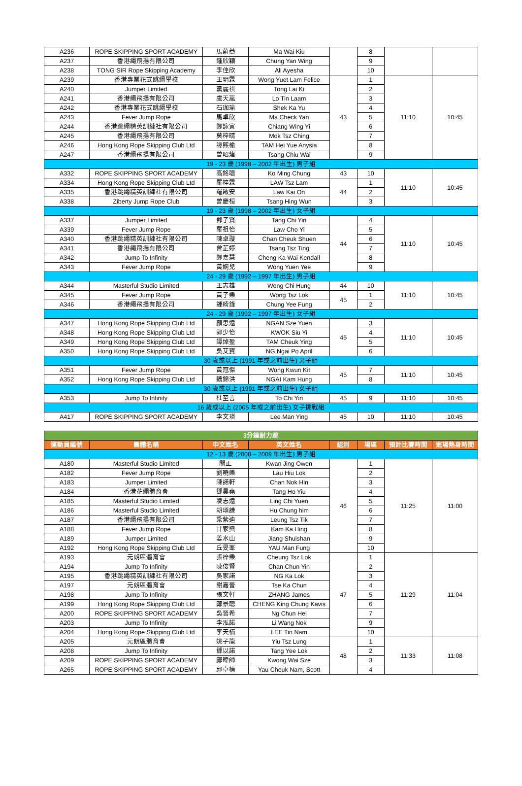| A236 | ROPE SKIPPING SPORT ACADEMY | 馬蔚蕎 | Ma Wai Kiu | | 8 | | |
| A237 | 香港繩飛揚有限公司 | 鍾欣穎 | Chung Yan Wing | | 9 | | |
| A238 | TONG SIR Rope Skipping Academy | 李佳欣 | Ali Ayesha | | 10 | | |
| A239 | 香港專業花式跳繩學校 | 王玥霖 | Wong Yuet Lam Felice | 43 | 1 | 11:10 | 10:45 |
| A240 | Jumper Limited | 黨麗祺 | Tong Lai Ki | | 2 | | |
| A241 | 香港繩飛揚有限公司 | 盧天嵐 | Lo Tin Laam | | 3 | | |
| A242 | 香港專業花式跳繩學校 | 石珈瑜 | Shek Ka Yu | | 4 | | |
| A243 | Fever Jump Rope | 馬卓欣 | Ma Check Yan | | 5 | | |
| A244 | 香港跳繩精英訓練社有限公司 | 鄭詠宜 | Chiang Wing Yi | | 6 | | |
| A245 | 香港繩飛揚有限公司 | 莫梓晴 | Mok Tsz Ching | | 7 | | |
| A246 | Hong Kong Rope Skipping Club Ltd | 譚熙榆 | TAM Hei Yue Anysia | | 8 | | |
| A247 | 香港繩飛揚有限公司 | 曾昭煒 | Tsang Chiu Wai | | 9 | | |
| 19 - 23 歲 (1998 – 2002 年出生) 男子組 | | | | | | | |
| A332 | ROPE SKIPPING SPORT ACADEMY | 高銘聰 | Ko Ming Chung | 43 | 10 | 11:10 | 10:45 |
| A334 | Hong Kong Rope Skipping Club Ltd | 羅梓霖 | LAW Tsz Lam | 44 | 1 | | |
| A335 | 香港跳繩精英訓練社有限公司 | 羅啟安 | Law Kai On | | 2 | | |
| A338 | Ziberty Jump Rope Club | 曾慶桓 | Tsang Hing Wun | | 3 | | |
| 19 - 23 歲 (1998 – 2002 年出生) 女子組 | | | | | | | |
| A337 | Jumper Limited | 鄧子賢 | Tang Chi Yin | 44 | 4 | 11:10 | 10:45 |
| A339 | Fever Jump Rope | 羅祖怡 | Law Cho Yi | | 5 | | |
| A340 | 香港跳繩精英訓練社有限公司 | 陳卓璇 | Chan Cheuk Shuen | | 6 | | |
| A341 | 香港繩飛揚有限公司 | 曾芷婷 | Tsang Tsz Ting | | 7 | | |
| A342 | Jump To Infinity | 鄭嘉慧 | Cheng Ka Wai Kendall | | 8 | | |
| A343 | Fever Jump Rope | 黃婉兒 | Wong Yuen Yee | | 9 | | |
| 24 - 29 歲 (1992 – 1997 年出生) 男子組 | | | | | | | |
| A344 | Masterful Studio Limited | 王志雄 | Wong Chi Hung | 44 | 10 | 11:10 | 10:45 |
| A345 | Fever Jump Rope | 黃子樂 | Wong Tsz Lok | 45 | 1 | | |
| A346 | 香港繩飛揚有限公司 | 鍾綺鋒 | Chung Yee Fung | | 2 | | |
| 24 - 29 歲 (1992 – 1997 年出生) 女子組 | | | | | | | |
| A347 | Hong Kong Rope Skipping Club Ltd | 顏思遠 | NGAN Sze Yuen | 45 | 3 | 11:10 | 10:45 |
| A348 | Hong Kong Rope Skipping Club Ltd | 郭少怡 | KWOK Siu Yi | | 4 | | |
| A349 | Hong Kong Rope Skipping Club Ltd | 譚焯盈 | TAM Cheuk Ying | | 5 | | |
| A350 | Hong Kong Rope Skipping Club Ltd | 吳艾寶 | NG Ngai Po April | | 6 | | |
| 30 歲或以上 (1991 年或之前出生) 男子組 | | | | | | | |
| A351 | Fever Jump Rope | 黃冠傑 | Wong Kwun Kit | 45 | 7 | 11:10 | 10:45 |
| A352 | Hong Kong Rope Skipping Club Ltd | 魏錦洪 | NGAI Kam Hung | | 8 | | |
| 30 歲或以上 (1991 年或之前出生) 女子組 | | | | | | | |
| A353 | Jump To Infinity | 杜至言 | To Chi Yin | 45 | 9 | 11:10 | 10:45 |
| 16 歲或以上 (2005 年或之前出生) 女子挑戰組 | | | | | | | |
| A417 | ROPE SKIPPING SPORT ACADEMY | 李文瑛 | Lee Man Ying | 45 | 10 | 11:10 | 10:45 |
| 3分鐘耐力跳 | | | | | | | |
| 運動員編號 | 團體名稱 | 中文姓名 | 英文姓名 | 組別 | 場區 | 預計比賽時間 | 進場熱身時間 |
| 12 - 13 歲 (2008 – 2009 年出生) 男子組 | | | | | | | |
| A180 | Masterful Studio Limited | 關正 | Kwan Jing Owen | 46 | 1 | 11:25 | 11:00 |
| A182 | Fever Jump Rope | 劉曉樂 | Lau Hiu Lok | | 2 | | |
| A183 | Jumper Limited | 陳諾軒 | Chan Nok Hin | | 3 | | |
| A184 | 香港花繩體育會 | 鄧昊堯 | Tang Ho Yiu | | 4 | | |
| A185 | Masterful Studio Limited | 凌志遠 | Ling Chi Yuen | | 5 | | |
| A186 | Masterful Studio Limited | 胡頌謙 | Hu Chung him | | 6 | | |
| A187 | 香港繩飛揚有限公司 | 梁紫迪 | Leung Tsz Tik | | 7 | | |
| A188 | Fever Jump Rope | 甘家興 | Kam Ka Hing | | 8 | | |
| A189 | Jumper Limited | 姜水山 | Jiang Shuishan | | 9 | | |
| A192 | Hong Kong Rope Skipping Club Ltd | 丘旻峯 | YAU Man Fung | | 10 | | |
| A193 | 元朗區體育會 | 張梓樂 | Cheung Tsz Lok | 47 | 1 | 11:29 | 11:04 |
| A194 | Jump To Infinity | 陳俊賢 | Chan Chun Yin | | 2 | | |
| A195 | 香港跳繩精英訓練社有限公司 | 吳家諾 | NG Ka Lok | | 3 | | |
| A197 | 元朗區體育會 | 謝嘉晉 | Tse Ka Chun | | 4 | | |
| A198 | Jump To Infinity | 張文軒 | ZHANG James | | 5 | | |
| A199 | Hong Kong Rope Skipping Club Ltd | 鄭景聰 | CHENG King Chung Kavis | | 6 | | |
| A200 | ROPE SKIPPING SPORT ACADEMY | 吳晉希 | Ng Chun Hei | | 7 | | |
| A203 | Jump To Infinity | 李泓諾 | Li Wang Nok | | 9 | | |
| A204 | Hong Kong Rope Skipping Club Ltd | 李天楠 | LEE Tin Nam | | 10 | | |
| A205 | 元朗區體育會 | 姚子龍 | Yiu Tsz Lung | 48 | 1 | 11:33 | 11:08 |
| A208 | Jump To Infinity | 鄧以諾 | Tang Yee Lok | | 2 | | |
| A209 | ROPE SKIPPING SPORT ACADEMY | 鄺暐師 | Kwong Wai Sze | | 3 | | |
| A265 | ROPE SKIPPING SPORT ACADEMY | 邱卓楠 | Yau Cheuk Nam, Scott | | 4 | | |